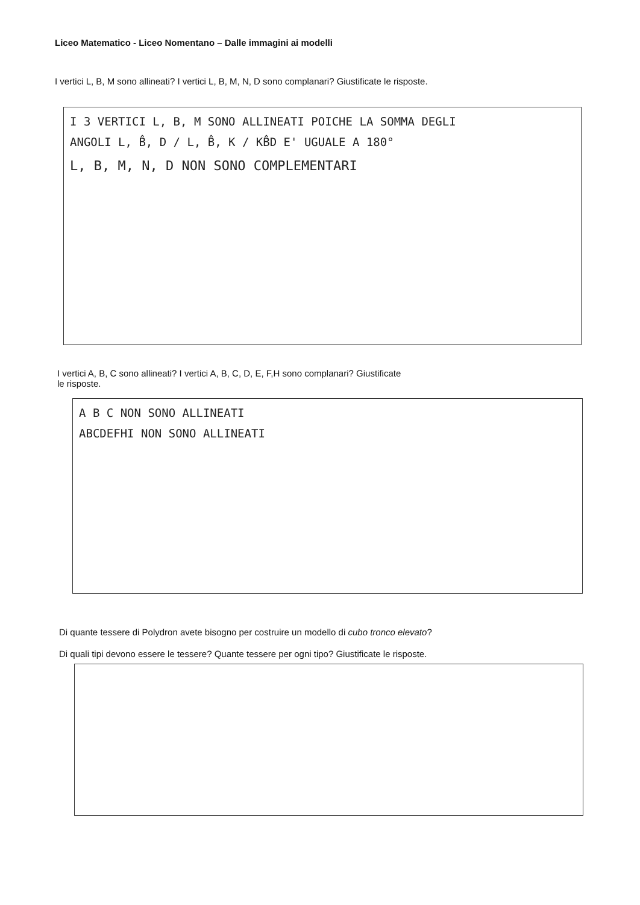Liceo Matematico - Liceo Nomentano – Dalle immagini ai modelli
I vertici L, B, M sono allineati? I vertici L, B, M, N, D sono complanari? Giustificate le risposte.
I 3 VERTICI L, B, M SONO ALLINEATI POICHE LA SOMMA DEGLI
ANGOLI L, B̂, D / L, B̂, K / KB̂D E' UGUALE A 180°
L, B, M, N, D NON SONO COMPLEMENTARI
I vertici A, B, C sono allineati? I vertici A, B, C, D, E, F,H sono complanari? Giustificate
le risposte.
A B C NON SONO ALLINEATI
ABCDEFHI NON SONO ALLINEATI
Di quante tessere di Polydron avete bisogno per costruire un modello di cubo tronco elevato?
Di quali tipi devono essere le tessere? Quante tessere per ogni tipo? Giustificate le risposte.